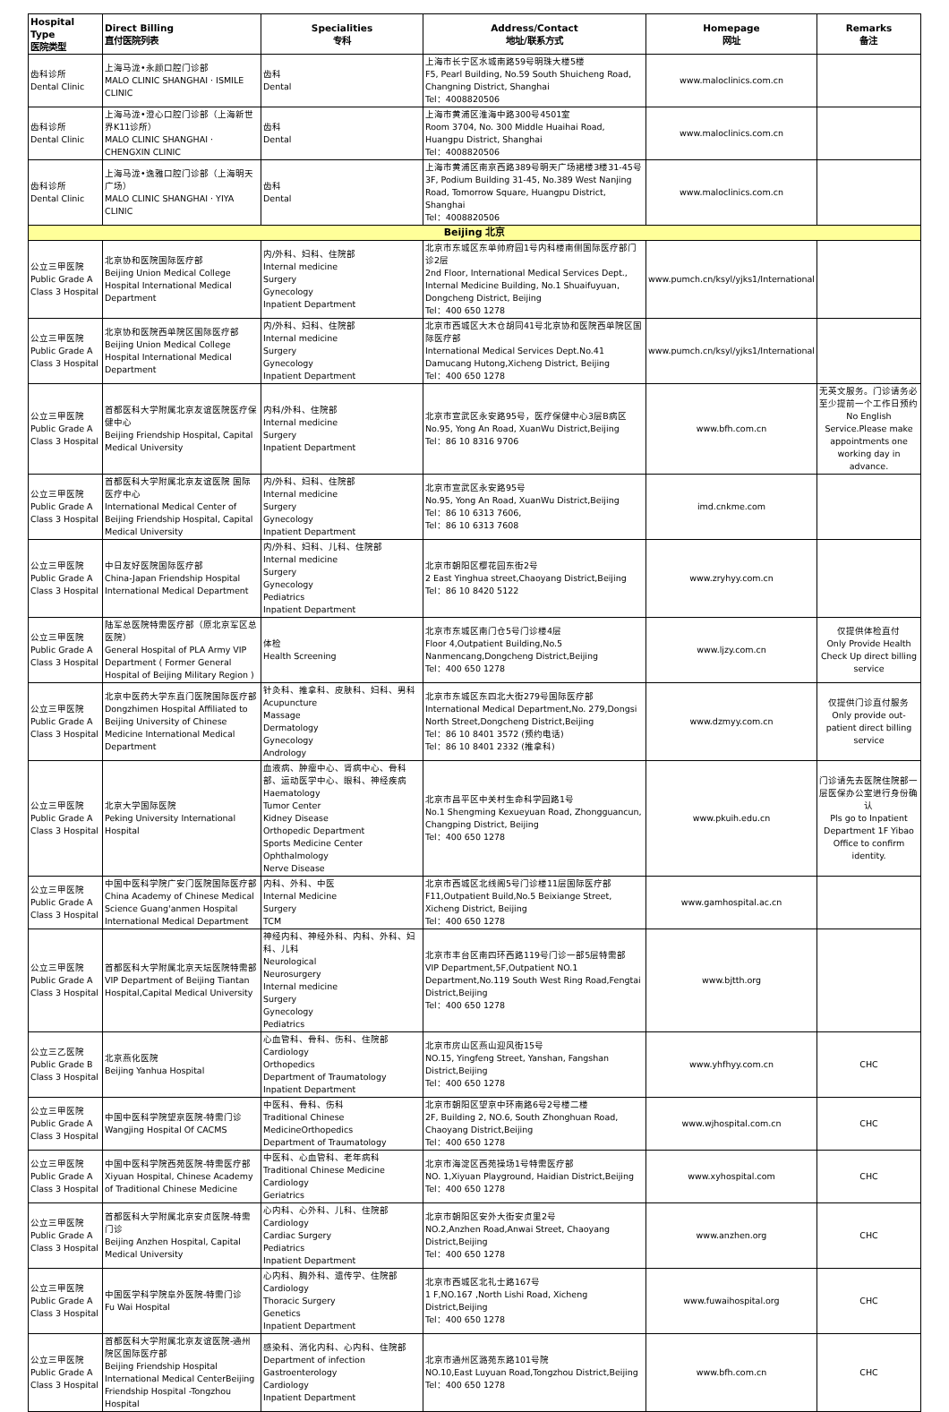| Hospital Type 医院类型 | Direct Billing 直付医院列表 | Specialities 专科 | Address/Contact 地址/联系方式 | Homepage 网址 | Remarks 备注 |
| --- | --- | --- | --- | --- | --- |
| 齿科诊所 Dental Clinic | 上海马泷•永颜口腔门诊部 MALO CLINIC SHANGHAI · ISMILE CLINIC | 齿科 Dental | 上海市长宁区水城南路59号明珠大楼5楼 F5, Pearl Building, No.59 South Shuicheng Road, Changning District, Shanghai Tel：4008820506 | www.maloclinics.com.cn | |
| 齿科诊所 Dental Clinic | 上海马泷•澄心口腔门诊部（上海新世界K11诊所） MALO CLINIC SHANGHAI · CHENGXIN CLINIC | 齿科 Dental | 上海市黄浦区淮海中路300号4501室 Room 3704, No. 300 Middle Huaihai Road, Huangpu District, Shanghai Tel：4008820506 | www.maloclinics.com.cn | |
| 齿科诊所 Dental Clinic | 上海马泷•逸雅口腔门诊部（上海明天广场） MALO CLINIC SHANGHAI · YIYA CLINIC | 齿科 Dental | 上海市黄浦区南京西路389号明天广场裙楼3楼31-45号 3F, Podium Building 31-45, No.389 West Nanjing Road, Tomorrow Square, Huangpu District, Shanghai Tel：4008820506 | www.maloclinics.com.cn | |
| Beijing 北京 | | | | | |
| 公立三甲医院 Public Grade A Class 3 Hospital | 北京协和医院国际医疗部 Beijing Union Medical College Hospital International Medical Department | 内/外科、妇科、住院部 Internal medicine Surgery Gynecology Inpatient Department | 北京市东城区东单帅府园1号内科楼南侧国际医疗部门诊2层 2nd Floor, International Medical Services Dept., Internal Medicine Building, No.1 Shuaifuyuan, Dongcheng District, Beijing Tel：400 650 1278 | www.pumch.cn/ksyl/yjks1/International | |
| 公立三甲医院 Public Grade A Class 3 Hospital | 北京协和医院西单院区国际医疗部 Beijing Union Medical College Hospital International Medical Department | 内/外科、妇科、住院部 Internal medicine Surgery Gynecology Inpatient Department | 北京市西城区大木仓胡同41号北京协和医院西单院区国际医疗部 International Medical Services Dept.No.41 Damucang Hutong,Xicheng District, Beijing Tel：400 650 1278 | www.pumch.cn/ksyl/yjks1/International | |
| 公立三甲医院 Public Grade A Class 3 Hospital | 首都医科大学附属北京友谊医院医疗保健中心 Beijing Friendship Hospital, Capital Medical University | 内科/外科、住院部 Internal medicine Surgery Inpatient Department | 北京市宣武区永安路95号，医疗保健中心3层B病区 No.95, Yong An Road, XuanWu District,Beijing Tel：86 10 8316 9706 | www.bfh.com.cn | 无英文服务。门诊请务必至少提前一个工作日预约 No English Service.Please make appointments one working day in advance. |
| 公立三甲医院 Public Grade A Class 3 Hospital | 首都医科大学附属北京友谊医院 国际医疗中心 International Medical Center of Beijing Friendship Hospital, Capital Medical University | 内/外科、妇科、住院部 Internal medicine Surgery Gynecology Inpatient Department | 北京市宣武区永安路95号 No.95, Yong An Road, XuanWu District,Beijing Tel：86 10 6313 7606, Tel：86 10 6313 7608 | imd.cnkme.com | |
| 公立三甲医院 Public Grade A Class 3 Hospital | 中日友好医院国际医疗部 China-Japan Friendship Hospital International Medical Department | 内/外科、妇科、儿科、住院部 Internal medicine Surgery Gynecology Pediatrics Inpatient Department | 北京市朝阳区樱花园东街2号 2 East Yinghua street,Chaoyang District,Beijing Tel：86 10 8420 5122 | www.zryhyy.com.cn | |
| 公立三甲医院 Public Grade A Class 3 Hospital | 陆军总医院特需医疗部（原北京军区总医院） General Hospital of PLA Army VIP Department ( Former General Hospital of Beijing Military Region ) | 体检 Health Screening | 北京市东城区南门仓5号门诊楼4层 Floor 4,Outpatient Building,No.5 Nanmencang,Dongcheng District,Beijing Tel：400 650 1278 | www.ljzy.com.cn | 仅提供体检直付 Only Provide Health Check Up direct billing service |
| 公立三甲医院 Public Grade A Class 3 Hospital | 北京中医药大学东直门医院国际医疗部 Dongzhimen Hospital Affiliated to Beijing University of Chinese Medicine International Medical Department | 针灸科、推拿科、皮肤科、妇科、男科 Acupuncture Massage Dermatology Gynecology Andrology | 北京市东城区东四北大街279号国际医疗部 International Medical Department,No. 279,Dongsi North Street,Dongcheng District,Beijing Tel：86 10 8401 3572 (预约电话) Tel：86 10 8401 2332 (推拿科) | www.dzmyy.com.cn | 仅提供门诊直付服务 Only provide out-patient direct billing service |
| 公立三甲医院 Public Grade A Class 3 Hospital | 北京大学国际医院 Peking University International Hospital | 血液病、肿瘤中心、肾病中心、骨科部、运动医学中心、眼科、神经疾病 Haematology Tumor Center Kidney Disease Orthopedic Department Sports Medicine Center Ophthalmology Nerve Disease | 北京市昌平区中关村生命科学园路1号 No.1 Shengming Kexueyuan Road, Zhongguancun, Changping District, Beijing Tel：400 650 1278 | www.pkuih.edu.cn | 门诊请先去医院住院部一层医保办公室进行身份确认 Pls go to Inpatient Department 1F Yibao Office to confirm identity. |
| 公立三甲医院 Public Grade A Class 3 Hospital | 中国中医科学院广安门医院国际医疗部 China Academy of Chinese Medical Science Guang'anmen Hospital International Medical Department | 内科、外科、中医 Internal Medicine Surgery TCM | 北京市西城区北线阁5号门诊楼11层国际医疗部 F11,Outpatient Build,No.5 Beixiange Street, Xicheng District, Beijing Tel：400 650 1278 | www.gamhospital.ac.cn | |
| 公立三甲医院 Public Grade A Class 3 Hospital | 首都医科大学附属北京天坛医院特需部 VIP Department of Beijing Tiantan Hospital,Capital Medical University | 神经内科、神经外科、内科、外科、妇科、儿科 Neurological Neurosurgery Internal medicine Surgery Gynecology Pediatrics | 北京市丰台区南四环西路119号门诊一部5层特需部 VIP Department,5F,Outpatient NO.1 Department,No.119 South West Ring Road,Fengtai District,Beijing Tel：400 650 1278 | www.bjtth.org | |
| 公立三乙医院 Public Grade B Class 3 Hospital | 北京燕化医院 Beijing Yanhua Hospital | 心血管科、骨科、伤科、住院部 Cardiology Orthopedics Department of Traumatology Inpatient Department | 北京市房山区燕山迎风街15号 NO.15, Yingfeng Street, Yanshan, Fangshan District,Beijing Tel：400 650 1278 | www.yhfhyy.com.cn | CHC |
| 公立三甲医院 Public Grade A Class 3 Hospital | 中国中医科学院望京医院-特需门诊 Wangjing Hospital Of CACMS | 中医科、骨科、伤科 Traditional Chinese MedicineOrthopedics Department of Traumatology | 北京市朝阳区望京中环南路6号2号楼二楼 2F, Building 2, NO.6, South Zhonghuan Road, Chaoyang District,Beijing Tel：400 650 1278 | www.wjhospital.com.cn | CHC |
| 公立三甲医院 Public Grade A Class 3 Hospital | 中国中医科学院西苑医院-特需医疗部 Xiyuan Hospital, Chinese Academy of Traditional Chinese Medicine | 中医科、心血管科、老年病科 Traditional Chinese Medicine Cardiology Geriatrics | 北京市海淀区西苑操场1号特需医疗部 NO. 1,Xiyuan Playground, Haidian District,Beijing Tel：400 650 1278 | www.xyhospital.com | CHC |
| 公立三甲医院 Public Grade A Class 3 Hospital | 首都医科大学附属北京安贞医院-特需门诊 Beijing Anzhen Hospital, Capital Medical University | 心内科、心外科、儿科、住院部 Cardiology Cardiac Surgery Pediatrics Inpatient Department | 北京市朝阳区安外大街安贞里2号 NO.2,Anzhen Road,Anwai Street, Chaoyang District,Beijing Tel：400 650 1278 | www.anzhen.org | CHC |
| 公立三甲医院 Public Grade A Class 3 Hospital | 中国医学科学院阜外医院-特需门诊 Fu Wai Hospital | 心内科、胸外科、遗传学、住院部 Cardiology Thoracic Surgery Genetics Inpatient Department | 北京市西城区北礼士路167号 1 F,NO.167 ,North Lishi Road, Xicheng District,Beijing Tel：400 650 1278 | www.fuwaihospital.org | CHC |
| 公立三甲医院 Public Grade A Class 3 Hospital | 首都医科大学附属北京友谊医院-通州院区国际医疗部 Beijing Friendship Hospital International Medical CenterBeijing Friendship Hospital -Tongzhou Hospital | 感染科、消化内科、心内科、住院部 Department of infection Gastroenterology Cardiology Inpatient Department | 北京市通州区潞苑东路101号院 NO.10,East Luyuan Road,Tongzhou District,Beijing Tel：400 650 1278 | www.bfh.com.cn | CHC |